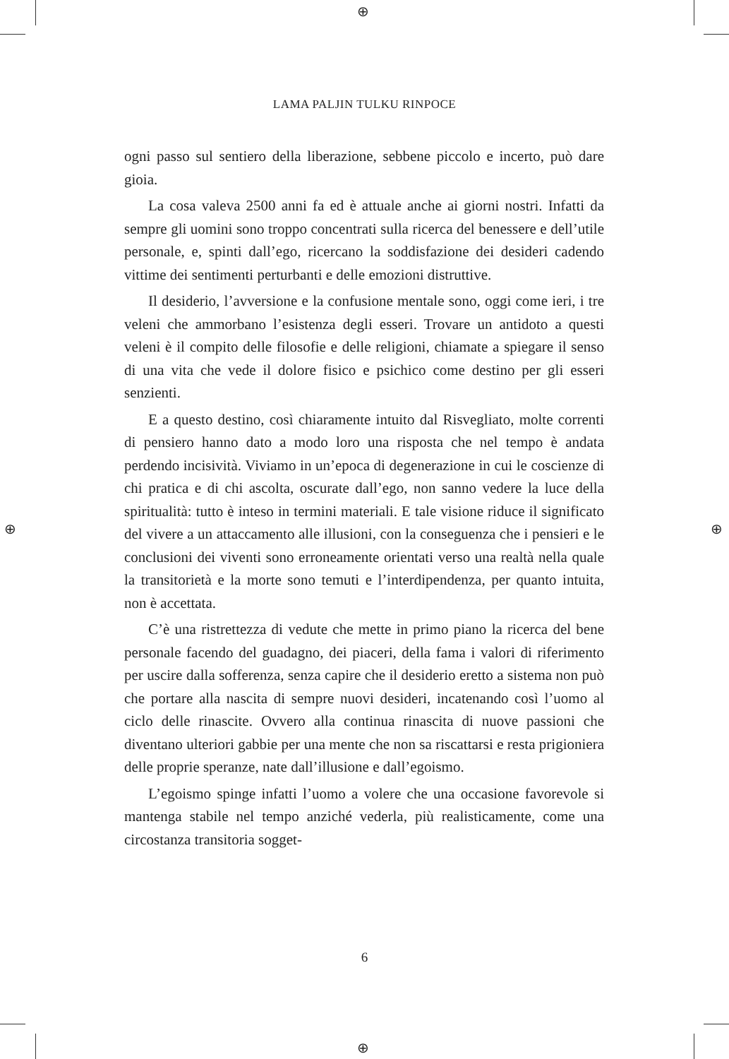⊕
⊕
⊕ ⊕
LAMA PALJIN TULKU RINPOCE
ogni passo sul sentiero della liberazione, sebbene piccolo e incerto, può dare gioia.
La cosa valeva 2500 anni fa ed è attuale anche ai giorni nostri. Infatti da sempre gli uomini sono troppo concentrati sulla ricerca del benessere e dell’utile personale, e, spinti dall’ego, ricercano la soddisfazione dei desideri cadendo vittime dei sentimenti perturbanti e delle emozioni distruttive.
Il desiderio, l’avversione e la confusione mentale sono, oggi come ieri, i tre veleni che ammorbano l’esistenza degli esseri. Trovare un antidoto a questi veleni è il compito delle filosofie e delle religioni, chiamate a spiegare il senso di una vita che vede il dolore fisico e psichico come destino per gli esseri senzienti.
E a questo destino, così chiaramente intuito dal Risvegliato, molte correnti di pensiero hanno dato a modo loro una risposta che nel tempo è andata perdendo incisività. Viviamo in un’epoca di degenerazione in cui le coscienze di chi pratica e di chi ascolta, oscurate dall’ego, non sanno vedere la luce della spiritualità: tutto è inteso in termini materiali. E tale visione riduce il significato del vivere a un attaccamento alle illusioni, con la conseguenza che i pensieri e le conclusioni dei viventi sono erroneamente orientati verso una realtà nella quale la transitorietà e la morte sono temuti e l’interdipendenza, per quanto intuita, non è accettata.
C’è una ristrettezza di vedute che mette in primo piano la ricerca del bene personale facendo del guadagno, dei piaceri, della fama i valori di riferimento per uscire dalla sofferenza, senza capire che il desiderio eretto a sistema non può che portare alla nascita di sempre nuovi desideri, incatenando così l’uomo al ciclo delle rinascite. Ovvero alla continua rinascita di nuove passioni che diventano ulteriori gabbie per una mente che non sa riscattarsi e resta prigioniera delle proprie speranze, nate dall’illusione e dall’egoismo.
L’egoismo spinge infatti l’uomo a volere che una occasione favorevole si mantenga stabile nel tempo anziché vederla, più realisticamente, come una circostanza transitoria sogget-
6